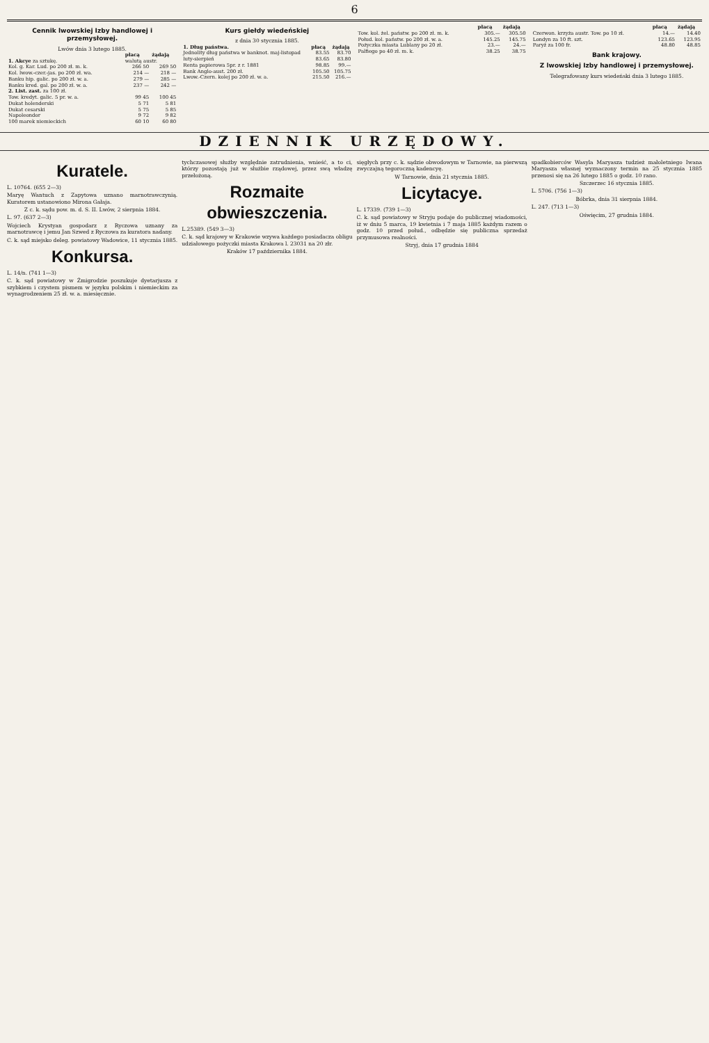6
Cennik lwowskiej Izby handlowej i przemysłowej.
Lwów dnia 3 lutego 1885.
| | płacą | żądają |
| --- | --- | --- |
| 1. Akcye za sztukę. | walutą austr. | |
| Kol. g. Kar. Lud. po 200 zł. m. k. | 266 50 | 269 50 |
| Kol. lwow.-czer.-jas. po 200 zł. wa. | 214 — | 218 — |
| Banku hip. galic. po 200 zł. w. a. | 279 — | 285 — |
| Banku kred. gal. po 200 zł. w. a. | 237 — | 242 — |
| 2. List. zast. za 100 zł. | | |
| Tow. kredyt. galic. 5 pr. w. a. | 99 45 | 100 45 |
| Dukat holenderski | 5 71 | 5 81 |
| Dukat cesarski | 5 75 | 5 85 |
| Napoleondor | 9 72 | 9 82 |
| 100 marek niemieckich | 60 10 | 60 80 |
Kurs giełdy wiedeńskiej
z dnia 30 stycznia 1885.
| 1. Dług państwa. | płacą | żądają |
| --- | --- | --- |
| Jednolity dług państwa w banknot. maj-listopad | 83.55 | 83.70 |
| luty-sierpień | 83.65 | 83.80 |
| Renta papierowa 5pr. z r. 1881 | 98.85 | 99.— |
| Bank Anglo-aust. 200 zł. | 105.50 | 105.75 |
| Lwow.-Czern. kolej po 200 zł. w. a. | 215.50 | 216.— |
| | płacą | żądają |
| --- | --- | --- |
| Tow. kol. żel. państw. po 200 zł. m. k. | 305.— | 305.50 |
| Połud. kol. państw. po 200 zł. w. a. | 145.25 | 145.75 |
| Pożyczka miasta Lublany po 20 zł. | 23.— | 24.— |
| Palfiego po 40 zł. m. k. | 38.25 | 38.75 |
| | płacą | żądają |
| --- | --- | --- |
| Czerwon. krzyża austr. Tow. po 10 zł. | 14.— | 14.40 |
| Londyn za 10 ft. szt. | 123.65 | 123.95 |
| Paryż za 100 fr. | 48.80 | 48.85 |
Bank krajowy.
Z lwowskiej Izby handlowej i przemysłowej.
Telegrafowany kurs wiedeński dnia 3 lutego 1885.
DZIENNIK URZĘDOWY.
Kuratele.
L. 10764. (655 2—3)
Maryę Wantuch z Zapytowa uznano marnotrawczynią. Kuratorem ustanowiono Mirona Gałaja.
Z c. k. sądu pow. m. d. S. II. Lwów, 2 sierpnia 1884.
L. 97. (637 2—3)
Wojciech Krystyan gospodarz z Ryczowa uznany za marnotrawcę i jemu Jan Szwed z Ryczowa za kuratora nadany.
C. k. sąd miejsko deleg. powiatowy Wadowice, 11 stycznia 1885.
Konkursa.
L. 14/n. (741 1—3)
C. k. sąd powiatowy w Żmigrodzie poszukuje dyetarjusza z szybkiem i czystem pismem w języku polskim i niemieckim za wynagrodzeniem 25 zł. w. a. miesięcznie.
tychczasowej służby względnie zatrudnienia, wnieść, a to ci, którzy pozostają już w służbie rządowej, przez swą władzę przełożoną.
Rozmaite obwieszczenia.
L.25389. (549 3—3)
C. k. sąd krajowy w Krakowie wzywa każdego posiadacza obligu udziałowego pożyczki miasta Krakowa l. 23031 na 20 złr.
Kraków 17 października 1884.
sięgłych przy c. k. sądzie obwodowym w Tarnowie, na pierwszą zwyczajną tegoroczną kadencyę.
W Tarnowie, dnia 21 stycznia 1885.
Licytacye.
L. 17339. (739 1—3)
C. k. sąd powiatowy w Stryju podaje do publicznej wiadomości, iż w dniu 5 marca, 19 kwietnia i 7 maja 1885 każdym razem o godz. 10 przed połud., odbędzie się publiczna sprzedaż przymusowa realności.
Stryj, dnia 17 grudnia 1884
spadkobierców Wasyla Maryasza tudzież małoletniego Iwana Maryasza własnej wyznaczony termin na 25 stycznia 1885 przenosi się na 26 lutego 1885 o godz. 10 rano.
Szczerzec 16 stycznia 1885.
L. 5706. (756 1—3)
Bóbrka, dnia 31 sierpnia 1884.
L. 247. (713 1—3)
Oświęcim, 27 grudnia 1884.